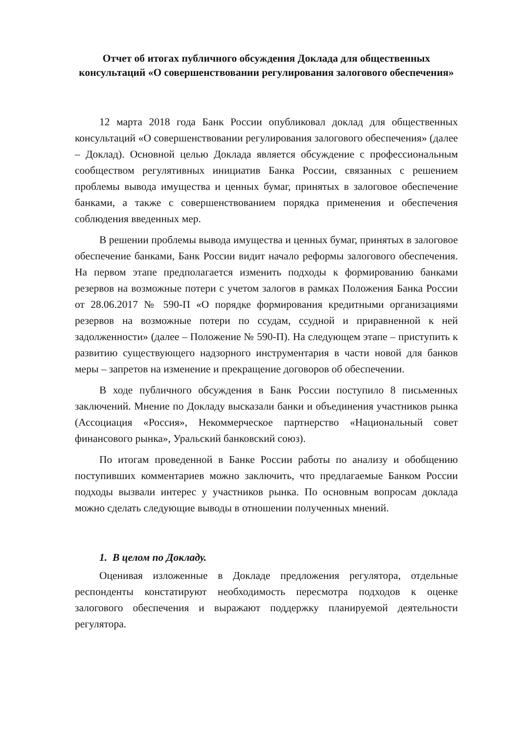Отчет об итогах публичного обсуждения Доклада для общественных консультаций «О совершенствовании регулирования залогового обеспечения»
12 марта 2018 года Банк России опубликовал доклад для общественных консультаций «О совершенствовании регулирования залогового обеспечения» (далее – Доклад). Основной целью Доклада является обсуждение с профессиональным сообществом регулятивных инициатив Банка России, связанных с решением проблемы вывода имущества и ценных бумаг, принятых в залоговое обеспечение банками, а также с совершенствованием порядка применения и обеспечения соблюдения введенных мер.
В решении проблемы вывода имущества и ценных бумаг, принятых в залоговое обеспечение банками, Банк России видит начало реформы залогового обеспечения. На первом этапе предполагается изменить подходы к формированию банками резервов на возможные потери с учетом залогов в рамках Положения Банка России от 28.06.2017 № 590-П «О порядке формирования кредитными организациями резервов на возможные потери по ссудам, ссудной и приравненной к ней задолженности» (далее – Положение № 590-П). На следующем этапе – приступить к развитию существующего надзорного инструментария в части новой для банков меры – запретов на изменение и прекращение договоров об обеспечении.
В ходе публичного обсуждения в Банк России поступило 8 письменных заключений. Мнение по Докладу высказали банки и объединения участников рынка (Ассоциация «Россия», Некоммерческое партнерство «Национальный совет финансового рынка», Уральский банковский союз).
По итогам проведенной в Банке России работы по анализу и обобщению поступивших комментариев можно заключить, что предлагаемые Банком России подходы вызвали интерес у участников рынка. По основным вопросам доклада можно сделать следующие выводы в отношении полученных мнений.
1. В целом по Докладу.
Оценивая изложенные в Докладе предложения регулятора, отдельные респонденты констатируют необходимость пересмотра подходов к оценке залогового обеспечения и выражают поддержку планируемой деятельности регулятора.